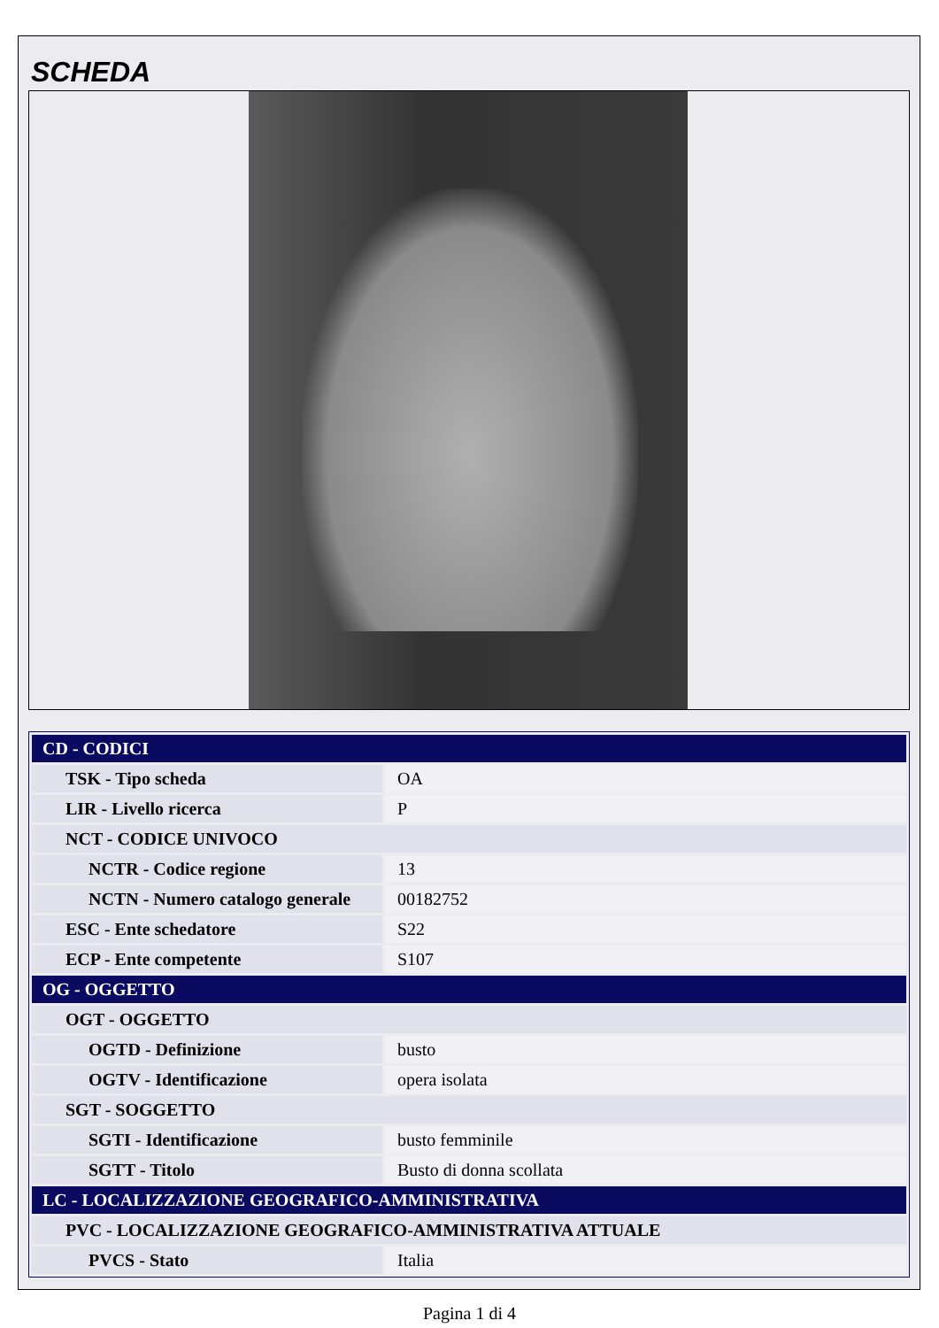SCHEDA
| CD - CODICI | |
| TSK - Tipo scheda | OA |
| LIR - Livello ricerca | P |
| NCT - CODICE UNIVOCO | |
| NCTR - Codice regione | 13 |
| NCTN - Numero catalogo generale | 00182752 |
| ESC - Ente schedatore | S22 |
| ECP - Ente competente | S107 |
| OG - OGGETTO | |
| OGT - OGGETTO | |
| OGTD - Definizione | busto |
| OGTV - Identificazione | opera isolata |
| SGT - SOGGETTO | |
| SGTI - Identificazione | busto femminile |
| SGTT - Titolo | Busto di donna scollata |
| LC - LOCALIZZAZIONE GEOGRAFICO-AMMINISTRATIVA | |
| PVC - LOCALIZZAZIONE GEOGRAFICO-AMMINISTRATIVA ATTUALE | |
| PVCS - Stato | Italia |
Pagina 1 di 4